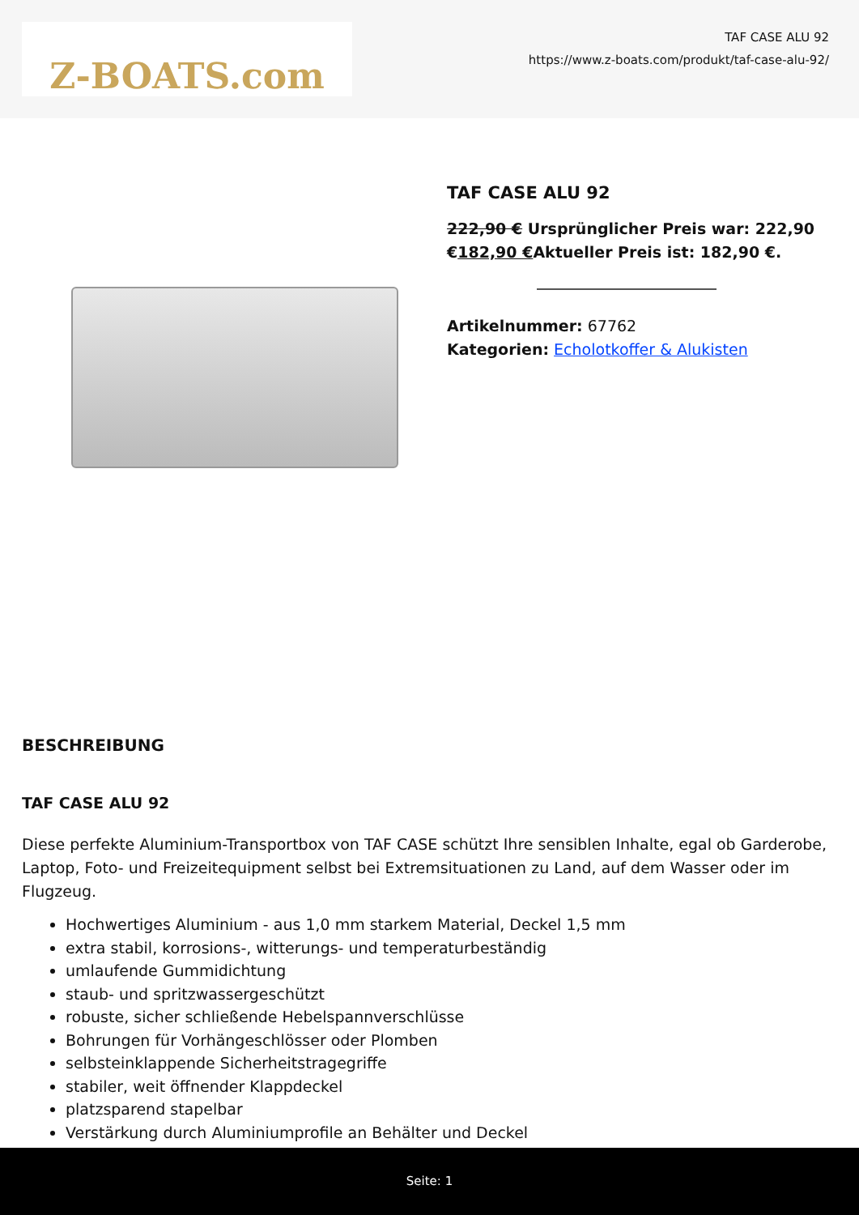Z-BOATS.com
TAF CASE ALU 92
https://www.z-boats.com/produkt/taf-case-alu-92/
TAF CASE ALU 92
222,90 € Ursprünglicher Preis war: 222,90 €182,90 €Aktueller Preis ist: 182,90 €.
Artikelnummer: 67762
Kategorien: Echolotkoffer & Alukisten
BESCHREIBUNG
TAF CASE ALU 92
Diese perfekte Aluminium-Transportbox von TAF CASE schützt Ihre sensiblen Inhalte, egal ob Garderobe, Laptop, Foto- und Freizeitequipment selbst bei Extremsituationen zu Land, auf dem Wasser oder im Flugzeug.
Hochwertiges Aluminium - aus 1,0 mm starkem Material, Deckel 1,5 mm
extra stabil, korrosions-, witterungs- und temperaturbeständig
umlaufende Gummidichtung
staub- und spritzwassergeschützt
robuste, sicher schließende Hebelspannverschlüsse
Bohrungen für Vorhängeschlösser oder Plomben
selbsteinklappende Sicherheitstragegriffe
stabiler, weit öffnender Klappdeckel
platzsparend stapelbar
Verstärkung durch Aluminiumprofile an Behälter und Deckel
Seite: 1